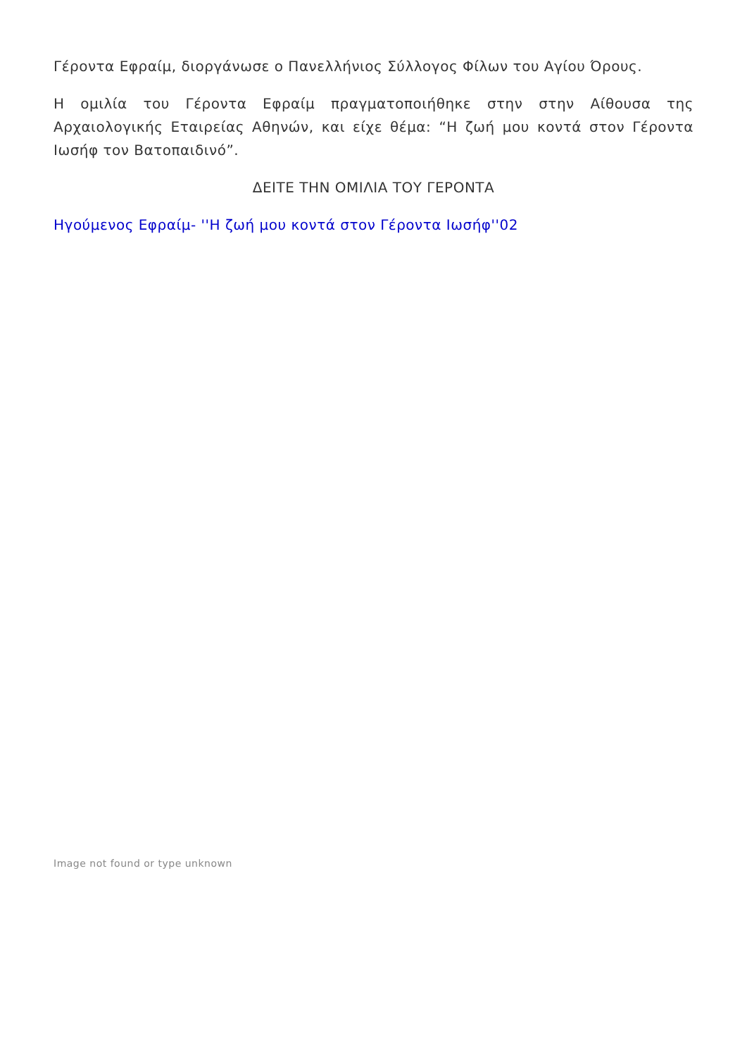Γέροντα Εφραίμ, διοργάνωσε ο Πανελλήνιος Σύλλογος Φίλων του Αγίου Όρους.
Η ομιλία του Γέροντα Εφραίμ πραγματοποιήθηκε στην στην Αίθουσα της Αρχαιολογικής Εταιρείας Αθηνών, και είχε θέμα: “Η ζωή μου κοντά στον Γέροντα Ιωσήφ τον Βατοπαιδινό”.
ΔΕΙΤΕ ΤΗΝ ΟΜΙΛΙΑ ΤΟΥ ΓΕΡΟΝΤΑ
Ηγούμενος Εφραίμ- ''Η ζωή μου κοντά στον Γέροντα Ιωσήφ''02
Image not found or type unknown